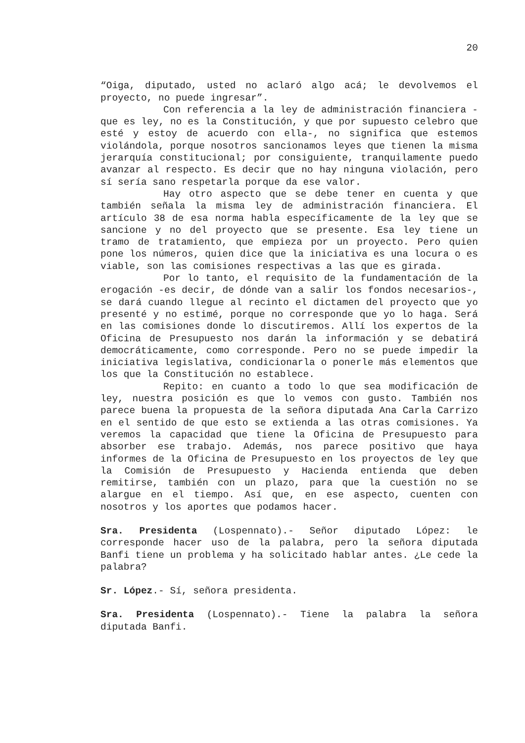20
“Oiga, diputado, usted no aclaró algo acá; le devolvemos el proyecto, no puede ingresar”.
Con referencia a la ley de administración financiera -que es ley, no es la Constitución, y que por supuesto celebro que esté y estoy de acuerdo con ella-, no significa que estemos violándola, porque nosotros sancionamos leyes que tienen la misma jerarquía constitucional; por consiguiente, tranquilamente puedo avanzar al respecto. Es decir que no hay ninguna violación, pero sí sería sano respetarla porque da ese valor.
Hay otro aspecto que se debe tener en cuenta y que también señala la misma ley de administración financiera. El artículo 38 de esa norma habla específicamente de la ley que se sancione y no del proyecto que se presente. Esa ley tiene un tramo de tratamiento, que empieza por un proyecto. Pero quien pone los números, quien dice que la iniciativa es una locura o es viable, son las comisiones respectivas a las que es girada.
Por lo tanto, el requisito de la fundamentación de la erogación -es decir, de dónde van a salir los fondos necesarios-, se dará cuando llegue al recinto el dictamen del proyecto que yo presenté y no estimé, porque no corresponde que yo lo haga. Será en las comisiones donde lo discutiremos. Allí los expertos de la Oficina de Presupuesto nos darán la información y se debatirá democráticamente, como corresponde. Pero no se puede impedir la iniciativa legislativa, condicionarla o ponerle más elementos que los que la Constitución no establece.
Repito: en cuanto a todo lo que sea modificación de ley, nuestra posición es que lo vemos con gusto. También nos parece buena la propuesta de la señora diputada Ana Carla Carrizo en el sentido de que esto se extienda a las otras comisiones. Ya veremos la capacidad que tiene la Oficina de Presupuesto para absorber ese trabajo. Además, nos parece positivo que haya informes de la Oficina de Presupuesto en los proyectos de ley que la Comisión de Presupuesto y Hacienda entienda que deben remitirse, también con un plazo, para que la cuestión no se alargue en el tiempo. Así que, en ese aspecto, cuenten con nosotros y los aportes que podamos hacer.
Sra. Presidenta (Lospennato).- Señor diputado López: le corresponde hacer uso de la palabra, pero la señora diputada Banfi tiene un problema y ha solicitado hablar antes. ¿Le cede la palabra?
Sr. López.- Sí, señora presidenta.
Sra. Presidenta (Lospennato).- Tiene la palabra la señora diputada Banfi.